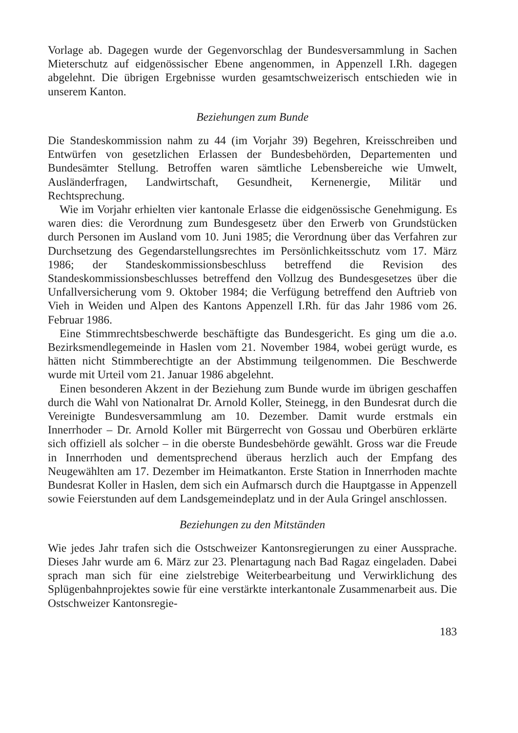Vorlage ab. Dagegen wurde der Gegenvorschlag der Bundesversammlung in Sachen Mieterschutz auf eidgenössischer Ebene angenommen, in Appenzell I.Rh. dagegen abgelehnt. Die übrigen Ergebnisse wurden gesamtschweizerisch entschieden wie in unserem Kanton.
Beziehungen zum Bunde
Die Standeskommission nahm zu 44 (im Vorjahr 39) Begehren, Kreisschreiben und Entwürfen von gesetzlichen Erlassen der Bundesbehörden, Departementen und Bundesämter Stellung. Betroffen waren sämtliche Lebensbereiche wie Umwelt, Ausländerfragen, Landwirtschaft, Gesundheit, Kernenergie, Militär und Rechtsprechung.
Wie im Vorjahr erhielten vier kantonale Erlasse die eidgenössische Genehmigung. Es waren dies: die Verordnung zum Bundesgesetz über den Erwerb von Grundstücken durch Personen im Ausland vom 10. Juni 1985; die Verordnung über das Verfahren zur Durchsetzung des Gegendarstellungsrechtes im Persönlichkeitsschutz vom 17. März 1986; der Standeskommissionsbeschluss betreffend die Revision des Standeskommissionsbeschlusses betreffend den Vollzug des Bundesgesetzes über die Unfallversicherung vom 9. Oktober 1984; die Verfügung betreffend den Auftrieb von Vieh in Weiden und Alpen des Kantons Appenzell I.Rh. für das Jahr 1986 vom 26. Februar 1986.
Eine Stimmrechtsbeschwerde beschäftigte das Bundesgericht. Es ging um die a.o. Bezirksmendlegemeinde in Haslen vom 21. November 1984, wobei gerügt wurde, es hätten nicht Stimmberechtigte an der Abstimmung teilgenommen. Die Beschwerde wurde mit Urteil vom 21. Januar 1986 abgelehnt.
Einen besonderen Akzent in der Beziehung zum Bunde wurde im übrigen geschaffen durch die Wahl von Nationalrat Dr. Arnold Koller, Steinegg, in den Bundesrat durch die Vereinigte Bundesversammlung am 10. Dezember. Damit wurde erstmals ein Innerrhoder – Dr. Arnold Koller mit Bürgerrecht von Gossau und Oberbüren erklärte sich offiziell als solcher – in die oberste Bundesbehörde gewählt. Gross war die Freude in Innerrhoden und dementsprechend überaus herzlich auch der Empfang des Neugewählten am 17. Dezember im Heimatkanton. Erste Station in Innerrhoden machte Bundesrat Koller in Haslen, dem sich ein Aufmarsch durch die Hauptgasse in Appenzell sowie Feierstunden auf dem Landsgemeindeplatz und in der Aula Gringel anschlossen.
Beziehungen zu den Mitständen
Wie jedes Jahr trafen sich die Ostschweizer Kantonsregierungen zu einer Aussprache. Dieses Jahr wurde am 6. März zur 23. Plenartagung nach Bad Ragaz eingeladen. Dabei sprach man sich für eine zielstrebige Weiterbearbeitung und Verwirklichung des Splügenbahnprojektes sowie für eine verstärkte interkantonale Zusammenarbeit aus. Die Ostschweizer Kantonsregie-
183